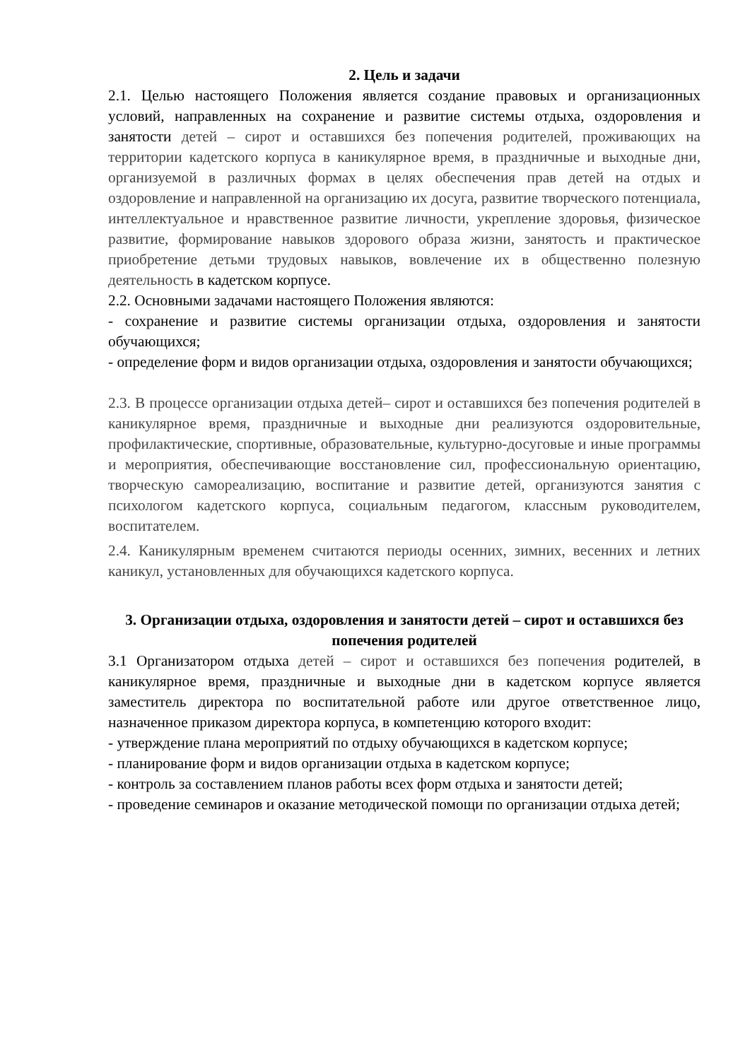2. Цель и задачи
2.1. Целью настоящего Положения является создание правовых и организационных условий, направленных на сохранение и развитие системы отдыха, оздоровления и занятости детей – сирот и оставшихся без попечения родителей, проживающих на территории кадетского корпуса в каникулярное время, в праздничные и выходные дни, организуемой в различных формах в целях обеспечения прав детей на отдых и оздоровление и направленной на организацию их досуга, развитие творческого потенциала, интеллектуальное и нравственное развитие личности, укрепление здоровья, физическое развитие, формирование навыков здорового образа жизни, занятость и практическое приобретение детьми трудовых навыков, вовлечение их в общественно полезную деятельность в кадетском корпусе.
2.2. Основными задачами настоящего Положения являются:
- сохранение и развитие системы организации отдыха, оздоровления и занятости обучающихся;
- определение форм и видов организации отдыха, оздоровления и занятости обучающихся;
2.3. В процессе организации отдыха детей– сирот и оставшихся без попечения родителей в каникулярное время, праздничные и выходные дни реализуются оздоровительные, профилактические, спортивные, образовательные, культурно-досуговые и иные программы и мероприятия, обеспечивающие восстановление сил, профессиональную ориентацию, творческую самореализацию, воспитание и развитие детей, организуются занятия с психологом кадетского корпуса, социальным педагогом, классным руководителем, воспитателем.
2.4. Каникулярным временем считаются периоды осенних, зимних, весенних и летних каникул, установленных для обучающихся кадетского корпуса.
3. Организации отдыха, оздоровления и занятости детей – сирот и оставшихся без попечения родителей
3.1 Организатором отдыха детей – сирот и оставшихся без попечения родителей, в каникулярное время, праздничные и выходные дни в кадетском корпусе является заместитель директора по воспитательной работе или другое ответственное лицо, назначенное приказом директора корпуса, в компетенцию которого входит:
- утверждение плана мероприятий по отдыху обучающихся в кадетском корпусе;
- планирование форм и видов организации отдыха в кадетском корпусе;
- контроль за составлением планов работы всех форм отдыха и занятости детей;
- проведение семинаров и оказание методической помощи по организации отдыха детей;